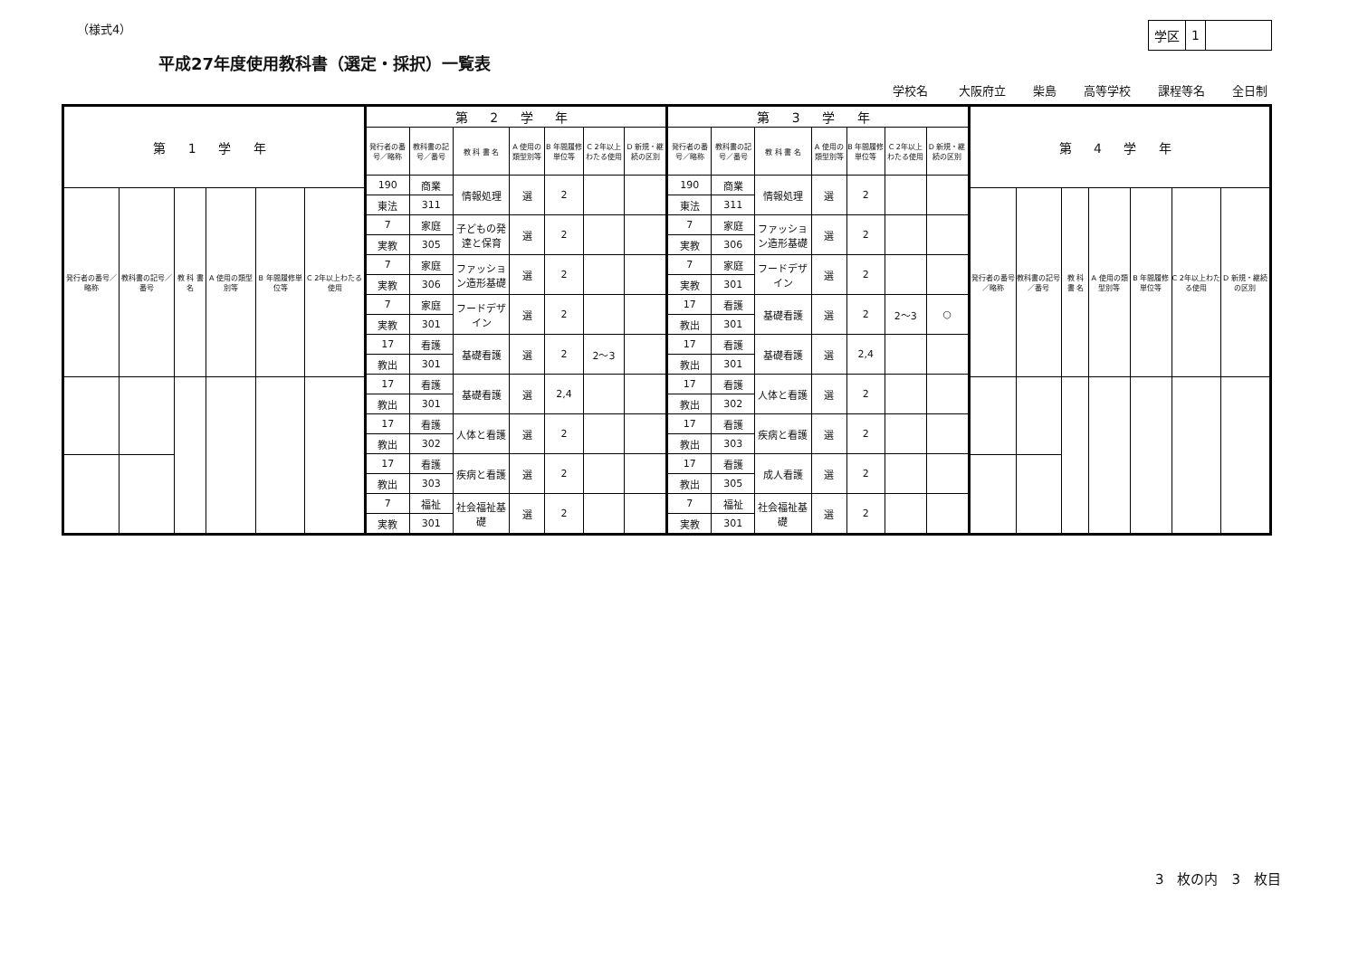（様式4）
| 学区 | 1 | |
平成27年度使用教科書（選定・採択）一覧表
学校名 大阪府立 柴島 高等学校 課程等名 全日制
| 第 1 学 年 | | | | | |
| --- | --- | --- | --- | --- | --- |
| 発行者の番号／略称 | 教科書の記号／番号 | 教 科 書 名 | A 使用の類型別等 | B 年間履修単位等 | C 2年以上わたる使用 |
| 第 2 学 年 | | | | | | |
| --- | --- | --- | --- | --- | --- | --- |
| 発行者の番号／略称 | 教科書の記号／番号 | 教 科 書 名 | A 使用の類型別等 | B 年間履修単位等 | C 2年以上わたる使用 | D 新規・継続の区別 |
| 190 | 商業 | 情報処理 | 選 | 2 | | |
| 東法 | 311 | | | | | |
| 7 | 家庭 | 子どもの発達と保育 | 選 | 2 | | |
| 実教 | 305 | | | | | |
| 7 | 家庭 | ファッション造形基礎 | 選 | 2 | | |
| 実教 | 306 | | | | | |
| 7 | 家庭 | フードデザイン | 選 | 2 | | |
| 実教 | 301 | | | | | |
| 17 | 看護 | 基礎看護 | 選 | 2 | 2～3 | |
| 教出 | 301 | | | | | |
| 17 | 看護 | 基礎看護 | 選 | 2,4 | | |
| 教出 | 301 | | | | | |
| 17 | 看護 | 人体と看護 | 選 | 2 | | |
| 教出 | 302 | | | | | |
| 17 | 看護 | 疾病と看護 | 選 | 2 | | |
| 教出 | 303 | | | | | |
| 7 | 福祉 | 社会福祉基礎 | 選 | 2 | | |
| 実教 | 301 | | | | | |
| 第 3 学 年 | | | | | | |
| --- | --- | --- | --- | --- | --- | --- |
| 発行者の番号／略称 | 教科書の記号／番号 | 教 科 書 名 | A 使用の類型別等 | B 年間履修単位等 | C 2年以上わたる使用 | D 新規・継続の区別 |
| 190 | 商業 | 情報処理 | 選 | 2 | | |
| 東法 | 311 | | | | | |
| 7 | 家庭 | ファッション造形基礎 | 選 | 2 | | |
| 実教 | 306 | | | | | |
| 7 | 家庭 | フードデザイン | 選 | 2 | | |
| 実教 | 301 | | | | | |
| 17 | 看護 | 基礎看護 | 選 | 2 | 2～3 | ○ |
| 教出 | 301 | | | | | |
| 17 | 看護 | 基礎看護 | 選 | 2,4 | | |
| 教出 | 301 | | | | | |
| 17 | 看護 | 人体と看護 | 選 | 2 | | |
| 教出 | 302 | | | | | |
| 17 | 看護 | 疾病と看護 | 選 | 2 | | |
| 教出 | 303 | | | | | |
| 17 | 看護 | 成人看護 | 選 | 2 | | |
| 教出 | 305 | | | | | |
| 7 | 福祉 | 社会福祉基礎 | 選 | 2 | | |
| 実教 | 301 | | | | | |
| 第 4 学 年 | | | | | | |
| --- | --- | --- | --- | --- | --- | --- |
| 発行者の番号／略称 | 教科書の記号／番号 | 教 科 書 名 | A 使用の類型別等 | B 年間履修単位等 | C 2年以上わたる使用 | D 新規・継続の区別 |
3　枚の内　3　枚目